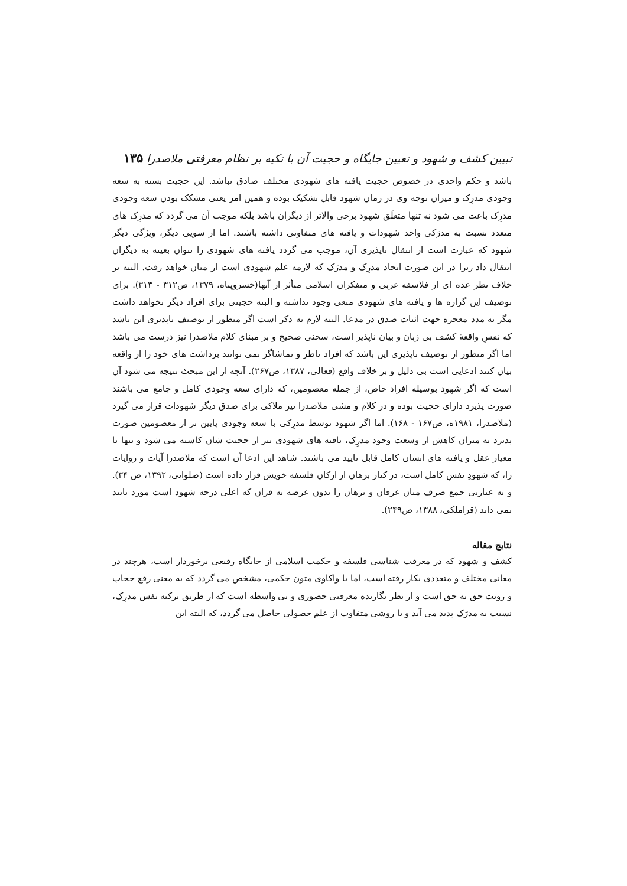تبیین کشف و شهود و تعیین جایگاه و حجیت آن با تکیه بر نظام معرفتی ملاصدرا ۱۳۵
باشد و حکم واحدی در خصوص حجیت یافته های شهودی مختلف صادق نباشد. این حجیت بسته به سعه وجودی مدرِک و میزان توجه وی در زمان شهود قابل تشکیک بوده و همین امر یعنی مشکک بودن سعه وجودی مدرِک باعث می شود نه تنها متعلَق شهود برخی والاتر از دیگران باشد بلکه موجب آن می گردد که مدرِک های متعدد نسبت به مدرَکی واحد شهودات و یافته های متفاوتی داشته باشند. اما از سویی دیگر، ویژگی دیگر شهود که عبارت است از انتقال ناپذیری آن، موجب می گردد یافته های شهودی را نتوان بعینه به دیگران انتقال داد زیرا در این صورت اتحاد مدرِک و مدرَک که لازمه علم شهودی است از میان خواهد رفت. البته بر خلاف نظر عده ای از فلاسفه غربی و متفکران اسلامی متأثر از آنها(خسروپناه، ۱۳۷۹، ص۳۱۲ - ۳۱۳). برای توصیف این گزاره ها و یافته های شهودی منعی وجود نداشته و البته حجیتی برای افراد دیگر نخواهد داشت مگر به مدد معجزه جهت اثبات صدق در مدعا. البته لازم به ذکر است اگر منظور از توصیف ناپذیری این باشد که نفسِ واقعهٔ کشف بی زبان و بیان ناپذیر است، سخنی صحیح و بر مبنای کلام ملاصدرا نیز درست می باشد اما اگر منظور از توصیف ناپذیری این باشد که افراد ناظر و تماشاگر نمی توانند برداشت های خود را از واقعه بیان کنند ادعایی است بی دلیل و بر خلاف واقع (فعالی، ۱۳۸۷، ص۲۶۷). آنچه از این مبحث نتیجه می شود آن است که اگر شهود بوسیله افراد خاص، از جمله معصومین، که دارای سعه وجودی کامل و جامع می باشند صورت پذیرد دارای حجیت بوده و در کلام و مشی ملاصدرا نیز ملاکی برای صدق دیگر شهودات قرار می گیرد (ملاصدرا، ۱۹۸۱ه، ص۱۶۷ - ۱۶۸). اما اگر شهود توسط مدرِکی با سعه وجودی پایین تر از معصومین صورت پذیرد به میزان کاهش از وسعت وجود مدرِک، یافته های شهودی نیز از حجیت شان کاسته می شود و تنها با معیار عقل و یافته های انسان کامل قابل تایید می باشند. شاهد این ادعا آن است که ملاصدرا آیات و روایات را، که شهودِ نفسِ کامل است، در کنار برهان از ارکان فلسفه خویش قرار داده است (صلواتی، ۱۳۹۲، ص ۳۴). و به عبارتی جمع صرف میان عرفان و برهان را بدون عرضه به قران که اعلی درجه شهود است مورد تایید نمی داند (قراملکی، ۱۳۸۸، ص۲۴۹).
نتایج مقاله
کشف و شهود که در معرفت شناسی فلسفه و حکمت اسلامی از جایگاه رفیعی برخوردار است، هرچند در معانی مختلف و متعددی بکار رفته است، اما با واکاوی متون حکمی، مشخص می گردد که به معنی رفع حجاب و رویت حق به حق است و از نظر نگارنده معرفتی حضوری و بی واسطه است که از طریق تزکیه نفس مدرِک، نسبت به مدرَک پدید می آید و با روشی متفاوت از علم حصولی حاصل می گردد، که البته این